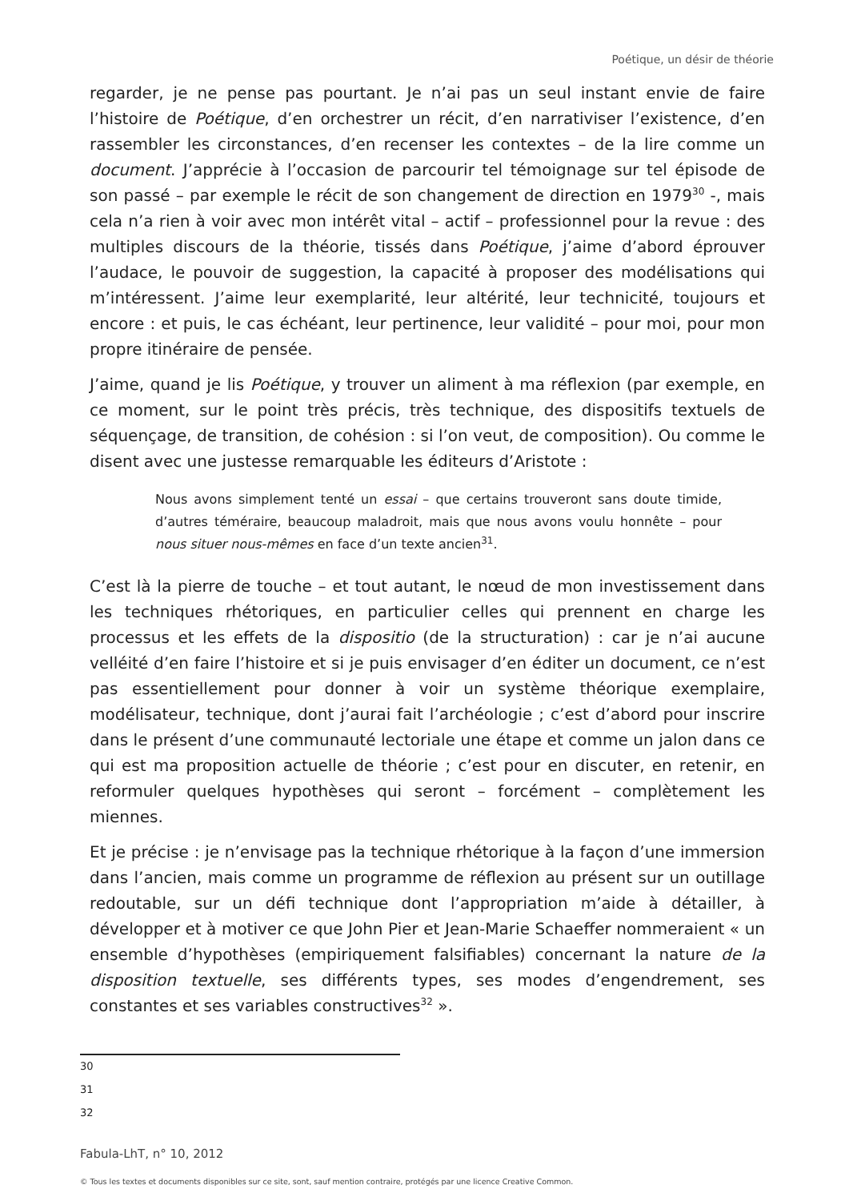Poétique, un désir de théorie
regarder, je ne pense pas pourtant. Je n’ai pas un seul instant envie de faire l’histoire de Poétique, d’en orchestrer un récit, d’en narrativiser l’existence, d’en rassembler les circonstances, d’en recenser les contextes – de la lire comme un document. J’apprécie à l’occasion de parcourir tel témoignage sur tel épisode de son passé – par exemple le récit de son changement de direction en 1979<sup>30</sup> -, mais cela n’a rien à voir avec mon intérêt vital – actif – professionnel pour la revue : des multiples discours de la théorie, tissés dans Poétique, j’aime d’abord éprouver l’audace, le pouvoir de suggestion, la capacité à proposer des modélisations qui m’intéressent. J’aime leur exemplarité, leur altérité, leur technicité, toujours et encore : et puis, le cas échéant, leur pertinence, leur validité – pour moi, pour mon propre itinéraire de pensée.
J’aime, quand je lis Poétique, y trouver un aliment à ma réflexion (par exemple, en ce moment, sur le point très précis, très technique, des dispositifs textuels de séquençage, de transition, de cohésion : si l’on veut, de composition). Ou comme le disent avec une justesse remarquable les éditeurs d’Aristote :
Nous avons simplement tenté un essai – que certains trouveront sans doute timide, d’autres téméraire, beaucoup maladroit, mais que nous avons voulu honnête – pour nous situer nous-mêmes en face d’un texte ancien<sup>31</sup>.
C’est là la pierre de touche – et tout autant, le nœud de mon investissement dans les techniques rhétoriques, en particulier celles qui prennent en charge les processus et les effets de la dispositio (de la structuration) : car je n’ai aucune velléité d’en faire l’histoire et si je puis envisager d’en éditer un document, ce n’est pas essentiellement pour donner à voir un système théorique exemplaire, modélisateur, technique, dont j’aurai fait l’archéologie ; c’est d’abord pour inscrire dans le présent d’une communauté lectoriale une étape et comme un jalon dans ce qui est ma proposition actuelle de théorie ; c’est pour en discuter, en retenir, en reformuler quelques hypothèses qui seront – forcément – complètement les miennes.
Et je précise : je n’envisage pas la technique rhétorique à la façon d’une immersion dans l’ancien, mais comme un programme de réflexion au présent sur un outillage redoutable, sur un défi technique dont l’appropriation m’aide à détailler, à développer et à motiver ce que John Pier et Jean-Marie Schaeffer nommeraient « un ensemble d’hypothèses (empiriquement falsifiables) concernant la nature de la disposition textuelle, ses différents types, ses modes d’engendrement, ses constantes et ses variables constructives<sup>32</sup> ».
30
31
32
Fabula-LhT, n° 10, 2012
© Tous les textes et documents disponibles sur ce site, sont, sauf mention contraire, protégés par une licence Creative Common.